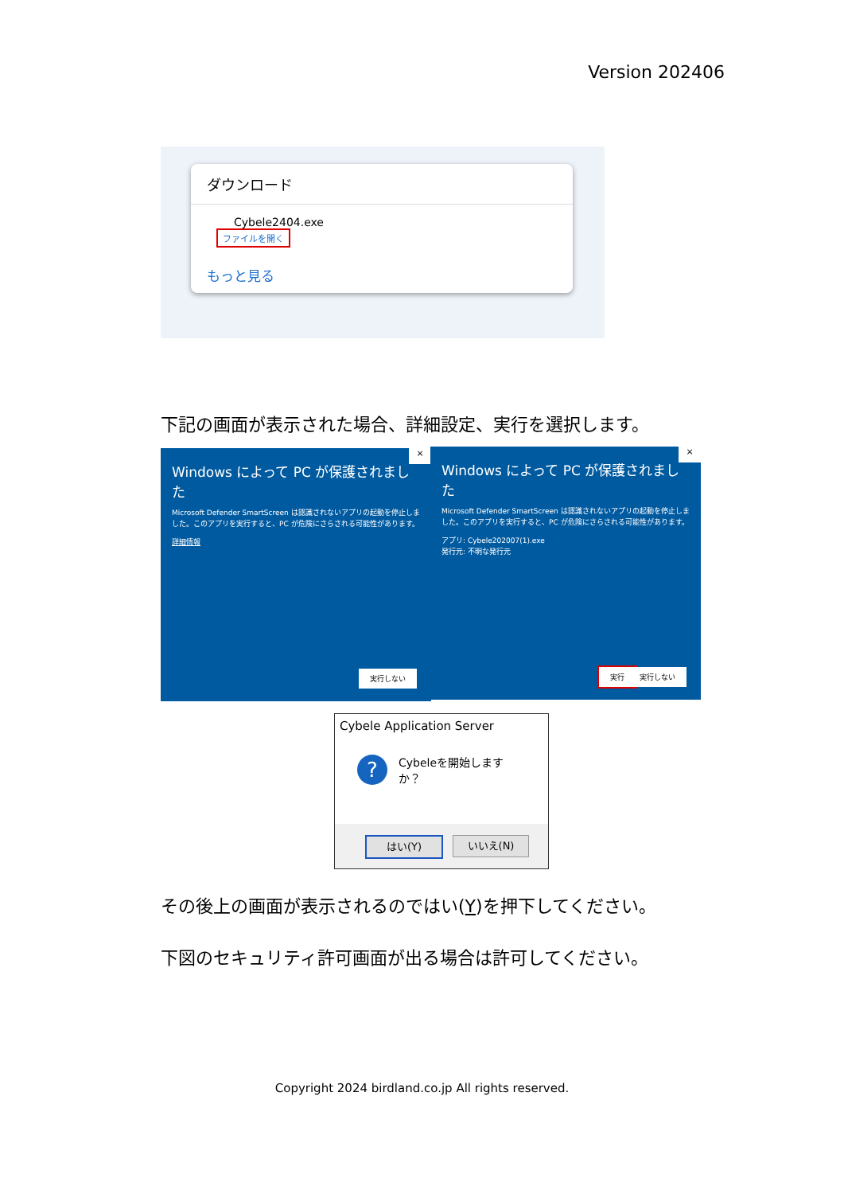Version 202406
ダウンロード
Cybele2404.exe
ファイルを開く
もっと見る
下記の画面が表示された場合、詳細設定、実行を選択します。
×
Windows によって PC が保護されました
Microsoft Defender SmartScreen は認識されないアプリの起動を停止しました。このアプリを実行すると、PC が危険にさらされる可能性があります。
詳細情報
実行しない
×
Windows によって PC が保護されました
Microsoft Defender SmartScreen は認識されないアプリの起動を停止しました。このアプリを実行すると、PC が危険にさらされる可能性があります。
アプリ: Cybele202007(1).exe
発行元: 不明な発行元
実行 実行しない
Cybele Application Server
?
Cybeleを開始しますか？
はい(Y) いいえ(N)
その後上の画面が表示されるのではい(Y)を押下してください。
下図のセキュリティ許可画面が出る場合は許可してください。
Copyright 2024 birdland.co.jp All rights reserved.